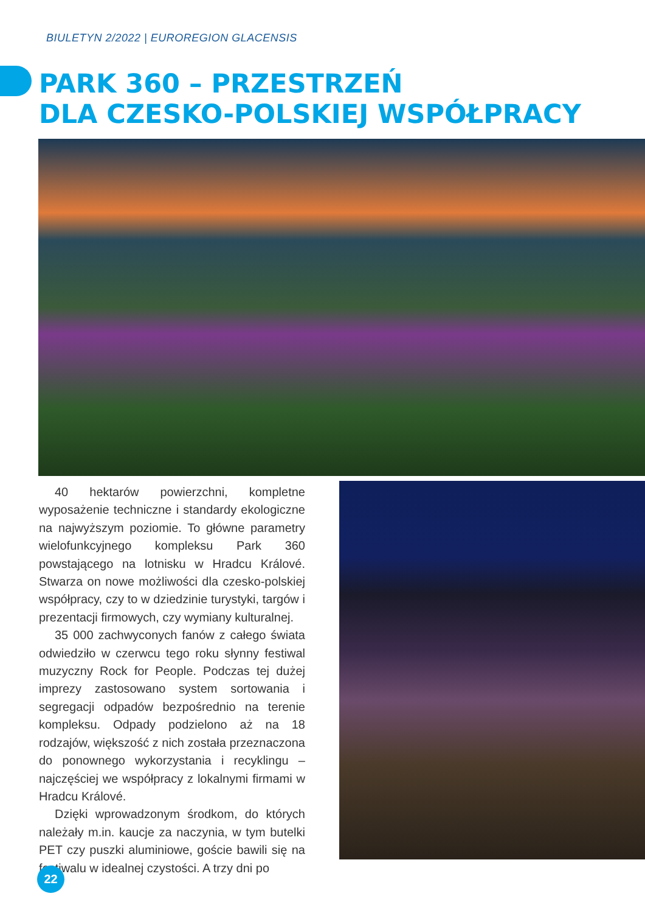BIULETYN 2/2022 | EUROREGION GLACENSIS
PARK 360 – PRZESTRZEŃ
DLA CZESKO-POLSKIEJ WSPÓŁPRACY
40 hektarów powierzchni, kompletne wyposażenie techniczne i standardy ekologiczne na najwyższym poziomie. To główne parametry wielofunkcyjnego kompleksu Park 360 powstającego na lotnisku w Hradcu Králové. Stwarza on nowe możliwości dla czesko-polskiej współpracy, czy to w dziedzinie turystyki, targów i prezentacji firmowych, czy wymiany kulturalnej.
35 000 zachwyconych fanów z całego świata odwiedziło w czerwcu tego roku słynny festiwal muzyczny Rock for People. Podczas tej dużej imprezy zastosowano system sortowania i segregacji odpadów bezpośrednio na terenie kompleksu. Odpady podzielono aż na 18 rodzajów, większość z nich została przeznaczona do ponownego wykorzystania i recyklingu – najczęściej we współpracy z lokalnymi firmami w Hradcu Králové.
Dzięki wprowadzonym środkom, do których należały m.in. kaucje za naczynia, w tym butelki PET czy puszki aluminiowe, goście bawili się na festiwalu w idealnej czystości. A trzy dni po
22